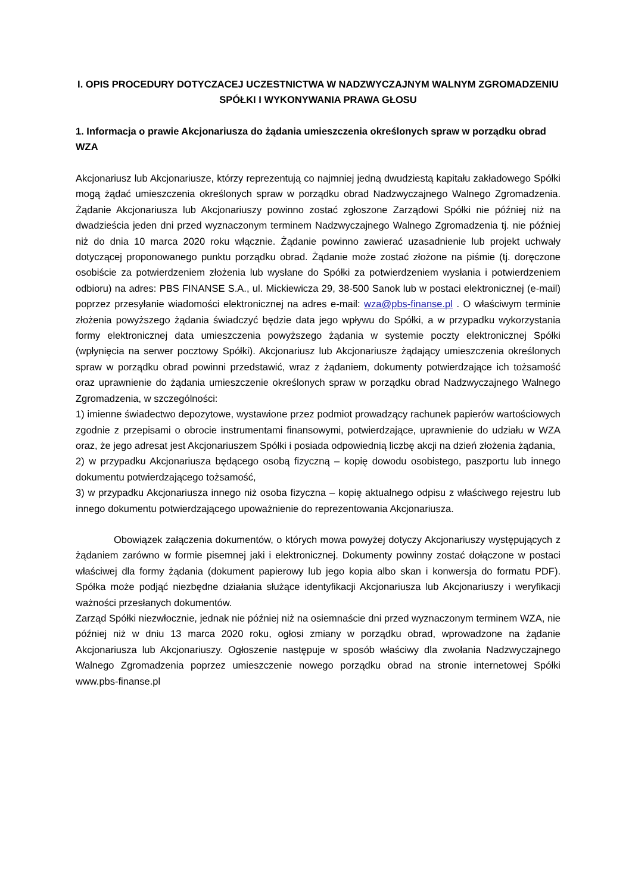I. OPIS PROCEDURY DOTYCZACEJ UCZESTNICTWA W NADZWYCZAJNYM WALNYM ZGROMADZENIU SPÓŁKI I WYKONYWANIA PRAWA GŁOSU
1. Informacja o prawie Akcjonariusza do żądania umieszczenia określonych spraw w porządku obrad WZA
Akcjonariusz lub Akcjonariusze, którzy reprezentują co najmniej jedną dwudziestą kapitału zakładowego Spółki mogą żądać umieszczenia określonych spraw w porządku obrad Nadzwyczajnego Walnego Zgromadzenia. Żądanie Akcjonariusza lub Akcjonariuszy powinno zostać zgłoszone Zarządowi Spółki nie później niż na dwadzieścia jeden dni przed wyznaczonym terminem Nadzwyczajnego Walnego Zgromadzenia tj. nie później niż do dnia 10 marca 2020 roku włącznie. Żądanie powinno zawierać uzasadnienie lub projekt uchwały dotyczącej proponowanego punktu porządku obrad. Żądanie może zostać złożone na piśmie (tj. doręczone osobiście za potwierdzeniem złożenia lub wysłane do Spółki za potwierdzeniem wysłania i potwierdzeniem odbioru) na adres: PBS FINANSE S.A., ul. Mickiewicza 29, 38-500 Sanok lub w postaci elektronicznej (e-mail) poprzez przesyłanie wiadomości elektronicznej na adres e-mail: wza@pbs-finanse.pl . O właściwym terminie złożenia powyższego żądania świadczyć będzie data jego wpływu do Spółki, a w przypadku wykorzystania formy elektronicznej data umieszczenia powyższego żądania w systemie poczty elektronicznej Spółki (wpłynięcia na serwer pocztowy Spółki). Akcjonariusz lub Akcjonariusze żądający umieszczenia określonych spraw w porządku obrad powinni przedstawić, wraz z żądaniem, dokumenty potwierdzające ich tożsamość oraz uprawnienie do żądania umieszczenie określonych spraw w porządku obrad Nadzwyczajnego Walnego Zgromadzenia, w szczególności:
1) imienne świadectwo depozytowe, wystawione przez podmiot prowadzący rachunek papierów wartościowych zgodnie z przepisami o obrocie instrumentami finansowymi, potwierdzające, uprawnienie do udziału w WZA oraz, że jego adresat jest Akcjonariuszem Spółki i posiada odpowiednią liczbę akcji na dzień złożenia żądania,
2) w przypadku Akcjonariusza będącego osobą fizyczną – kopię dowodu osobistego, paszportu lub innego dokumentu potwierdzającego tożsamość,
3) w przypadku Akcjonariusza innego niż osoba fizyczna – kopię aktualnego odpisu z właściwego rejestru lub innego dokumentu potwierdzającego upoważnienie do reprezentowania Akcjonariusza.
Obowiązek załączenia dokumentów, o których mowa powyżej dotyczy Akcjonariuszy występujących z żądaniem zarówno w formie pisemnej jaki i elektronicznej. Dokumenty powinny zostać dołączone w postaci właściwej dla formy żądania (dokument papierowy lub jego kopia albo skan i konwersja do formatu PDF). Spółka może podjąć niezbędne działania służące identyfikacji Akcjonariusza lub Akcjonariuszy i weryfikacji ważności przesłanych dokumentów.
Zarząd Spółki niezwłocznie, jednak nie później niż na osiemnaście dni przed wyznaczonym terminem WZA, nie później niż w dniu 13 marca 2020 roku, ogłosi zmiany w porządku obrad, wprowadzone na żądanie Akcjonariusza lub Akcjonariuszy. Ogłoszenie następuje w sposób właściwy dla zwołania Nadzwyczajnego Walnego Zgromadzenia poprzez umieszczenie nowego porządku obrad na stronie internetowej Spółki www.pbs-finanse.pl